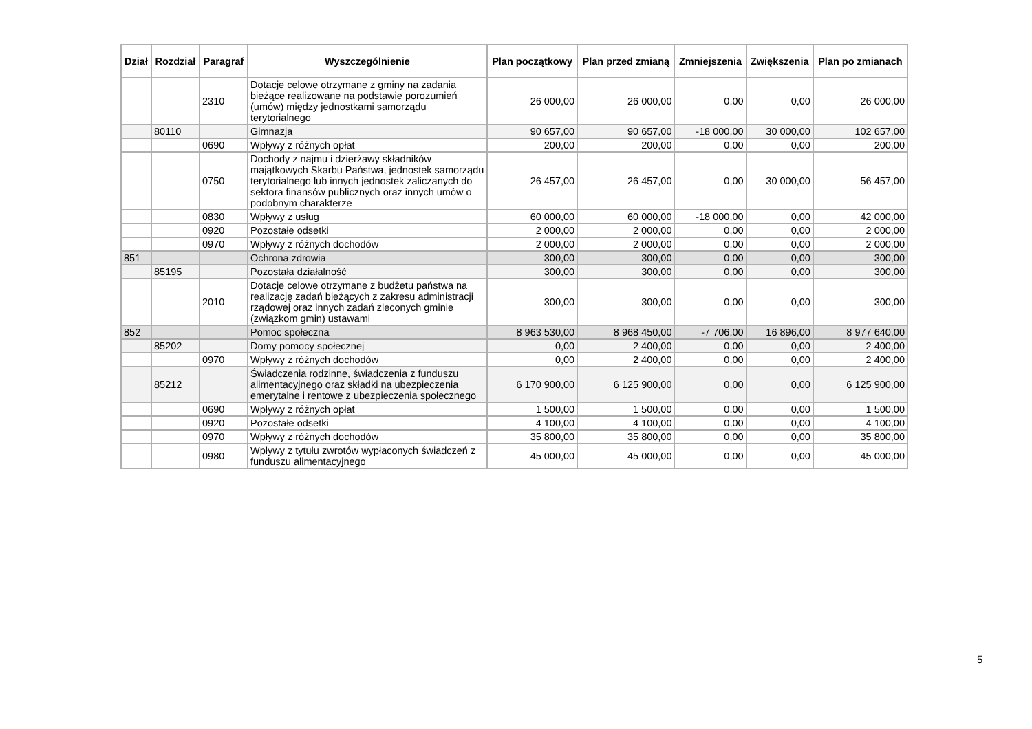| Dział | Rozdział | Paragraf | Wyszczególnienie | Plan początkowy | Plan przed zmianą | Zmniejszenia | Zwiększenia | Plan po zmianach |
| --- | --- | --- | --- | --- | --- | --- | --- | --- |
| | | 2310 | Dotacje celowe otrzymane z gminy na zadania bieżące realizowane na podstawie porozumień (umów) między jednostkami samorządu terytorialnego | 26 000,00 | 26 000,00 | 0,00 | 0,00 | 26 000,00 |
| | 80110 | | Gimnazja | 90 657,00 | 90 657,00 | -18 000,00 | 30 000,00 | 102 657,00 |
| | | 0690 | Wpływy z różnych opłat | 200,00 | 200,00 | 0,00 | 0,00 | 200,00 |
| | | 0750 | Dochody z najmu i dzierżawy składników majątkowych Skarbu Państwa, jednostek samorządu terytorialnego lub innych jednostek zaliczanych do sektora finansów publicznych oraz innych umów o podobnym charakterze | 26 457,00 | 26 457,00 | 0,00 | 30 000,00 | 56 457,00 |
| | | 0830 | Wpływy z usług | 60 000,00 | 60 000,00 | -18 000,00 | 0,00 | 42 000,00 |
| | | 0920 | Pozostałe odsetki | 2 000,00 | 2 000,00 | 0,00 | 0,00 | 2 000,00 |
| | | 0970 | Wpływy z różnych dochodów | 2 000,00 | 2 000,00 | 0,00 | 0,00 | 2 000,00 |
| 851 | | | Ochrona zdrowia | 300,00 | 300,00 | 0,00 | 0,00 | 300,00 |
| | 85195 | | Pozostała działalność | 300,00 | 300,00 | 0,00 | 0,00 | 300,00 |
| | | 2010 | Dotacje celowe otrzymane z budżetu państwa na realizację zadań bieżących z zakresu administracji rządowej oraz innych zadań zleconych gminie (związkom gmin) ustawami | 300,00 | 300,00 | 0,00 | 0,00 | 300,00 |
| 852 | | | Pomoc społeczna | 8 963 530,00 | 8 968 450,00 | -7 706,00 | 16 896,00 | 8 977 640,00 |
| | 85202 | | Domy pomocy społecznej | 0,00 | 2 400,00 | 0,00 | 0,00 | 2 400,00 |
| | | 0970 | Wpływy z różnych dochodów | 0,00 | 2 400,00 | 0,00 | 0,00 | 2 400,00 |
| | 85212 | | Świadczenia rodzinne, świadczenia z funduszu alimentacyjnego oraz składki na ubezpieczenia emerytalne i rentowe z ubezpieczenia społecznego | 6 170 900,00 | 6 125 900,00 | 0,00 | 0,00 | 6 125 900,00 |
| | | 0690 | Wpływy z różnych opłat | 1 500,00 | 1 500,00 | 0,00 | 0,00 | 1 500,00 |
| | | 0920 | Pozostałe odsetki | 4 100,00 | 4 100,00 | 0,00 | 0,00 | 4 100,00 |
| | | 0970 | Wpływy z różnych dochodów | 35 800,00 | 35 800,00 | 0,00 | 0,00 | 35 800,00 |
| | | 0980 | Wpływy z tytułu zwrotów wypłaconych świadczeń z funduszu alimentacyjnego | 45 000,00 | 45 000,00 | 0,00 | 0,00 | 45 000,00 |
5